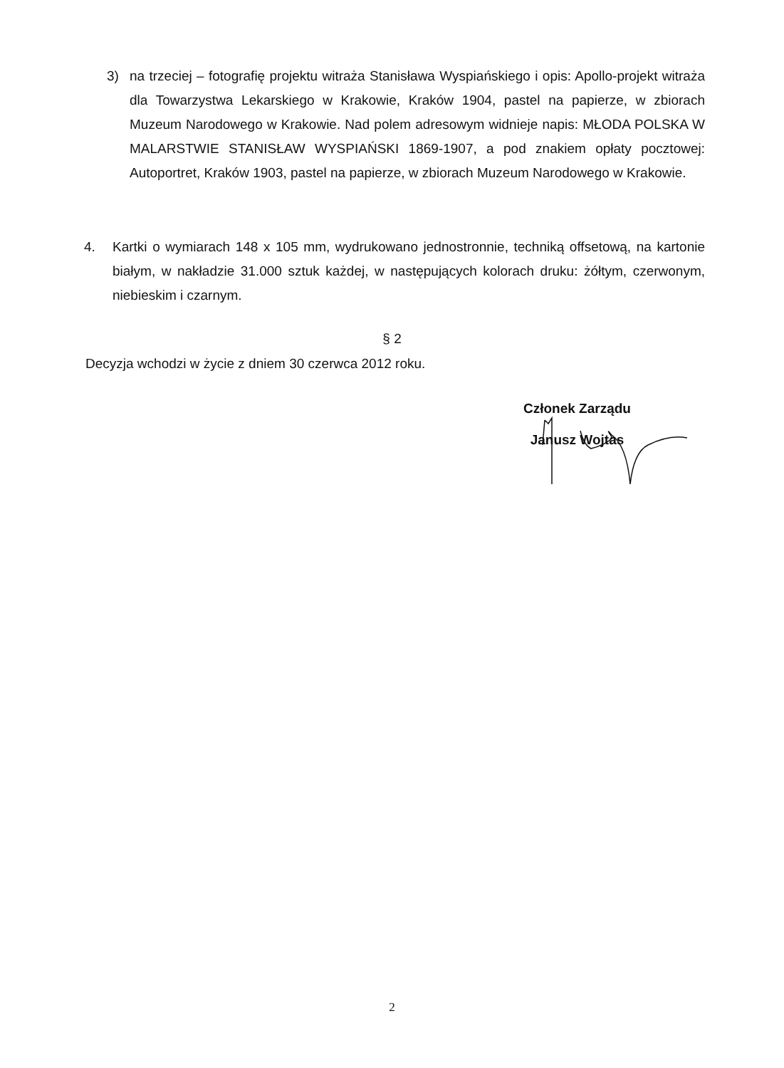3) na trzeciej – fotografię projektu witraża Stanisława Wyspiańskiego i opis: Apollo-projekt witraża dla Towarzystwa Lekarskiego w Krakowie, Kraków 1904, pastel na papierze, w zbiorach Muzeum Narodowego w Krakowie. Nad polem adresowym widnieje napis: MŁODA POLSKA W MALARSTWIE STANISŁAW WYSPIAŃSKI 1869-1907, a pod znakiem opłaty pocztowej: Autoportret, Kraków 1903, pastel na papierze, w zbiorach Muzeum Narodowego w Krakowie.
4. Kartki o wymiarach 148 x 105 mm, wydrukowano jednostronnie, techniką offsetową, na kartonie białym, w nakładzie 31.000 sztuk każdej, w następujących kolorach druku: żółtym, czerwonym, niebieskim i czarnym.
§ 2
Decyzja wchodzi w życie z dniem 30 czerwca 2012 roku.
Członek Zarządu
Janusz Wojtas
2